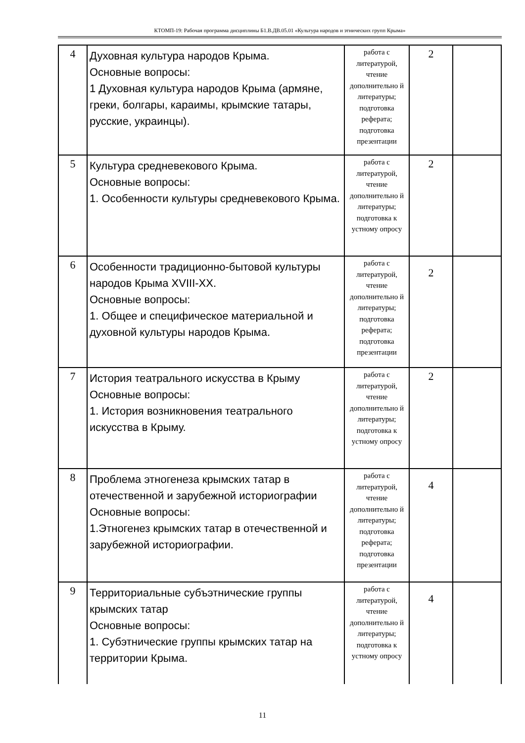КТОМП-19: Рабочая программа дисциплины Б1.В.ДВ.05.01 «Культура народов и этнических групп Крыма»
| 4 | Духовная культура народов Крыма. Основные вопросы: 1 Духовная культура народов Крыма (армяне, греки, болгары, караимы, крымские татары, русские, украинцы). | работа с литературой, чтение дополнительно й литературы; подготовка реферата; подготовка презентации | 2 | |
| 5 | Культура средневекового Крыма. Основные вопросы: 1. Особенности культуры средневекового Крыма. | работа с литературой, чтение дополнительно й литературы; подготовка к устному опросу | 2 | |
| 6 | Особенности традиционно-бытовой культуры народов Крыма XVIII-XX. Основные вопросы: 1. Общее и специфическое материальной и духовной культуры народов Крыма. | работа с литературой, чтение дополнительно й литературы; подготовка реферата; подготовка презентации | 2 | |
| 7 | История театрального искусства в Крыму Основные вопросы: 1. История возникновения театрального искусства в Крыму. | работа с литературой, чтение дополнительно й литературы; подготовка к устному опросу | 2 | |
| 8 | Проблема этногенеза крымских татар в отечественной и зарубежной историографии Основные вопросы: 1.Этногенез крымских татар в отечественной и зарубежной историографии. | работа с литературой, чтение дополнительно й литературы; подготовка реферата; подготовка презентации | 4 | |
| 9 | Территориальные субъэтнические группы крымских татар Основные вопросы: 1. Субэтнические группы крымских татар на территории Крыма. | работа с литературой, чтение дополнительно й литературы; подготовка к устному опросу | 4 | |
11